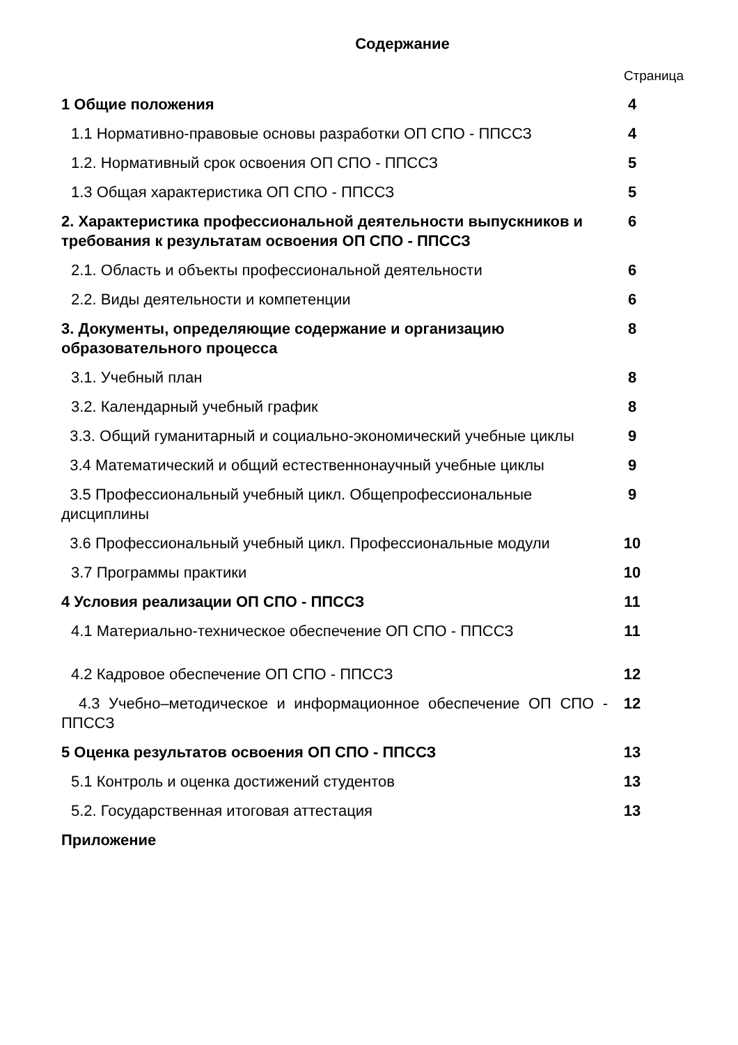Содержание
Страница
| 1 Общие положения | 4 |
| 1.1 Нормативно-правовые основы разработки ОП СПО - ППССЗ | 4 |
| 1.2. Нормативный срок освоения ОП СПО - ППССЗ | 5 |
| 1.3 Общая характеристика ОП СПО - ППССЗ | 5 |
| 2. Характеристика профессиональной деятельности выпускников и требования к результатам освоения ОП СПО - ППССЗ | 6 |
| 2.1. Область и объекты профессиональной деятельности | 6 |
| 2.2. Виды деятельности и компетенции | 6 |
| 3. Документы, определяющие содержание и организацию образовательного процесса | 8 |
| 3.1. Учебный план | 8 |
| 3.2. Календарный учебный график | 8 |
| 3.3. Общий гуманитарный и социально-экономический учебные циклы | 9 |
| 3.4 Математический и общий естественнонаучный учебные циклы | 9 |
| 3.5 Профессиональный учебный цикл. Общепрофессиональные дисциплины | 9 |
| 3.6 Профессиональный учебный цикл. Профессиональные модули | 10 |
| 3.7 Программы практики | 10 |
| 4 Условия реализации ОП СПО - ППССЗ | 11 |
| 4.1 Материально-техническое обеспечение ОП СПО - ППССЗ | 11 |
| 4.2 Кадровое обеспечение ОП СПО - ППССЗ | 12 |
| 4.3 Учебно–методическое и информационное обеспечение ОП СПО - ППССЗ | 12 |
| 5 Оценка результатов освоения ОП СПО - ППССЗ | 13 |
| 5.1 Контроль и оценка достижений студентов | 13 |
| 5.2. Государственная итоговая аттестация | 13 |
| Приложение | |